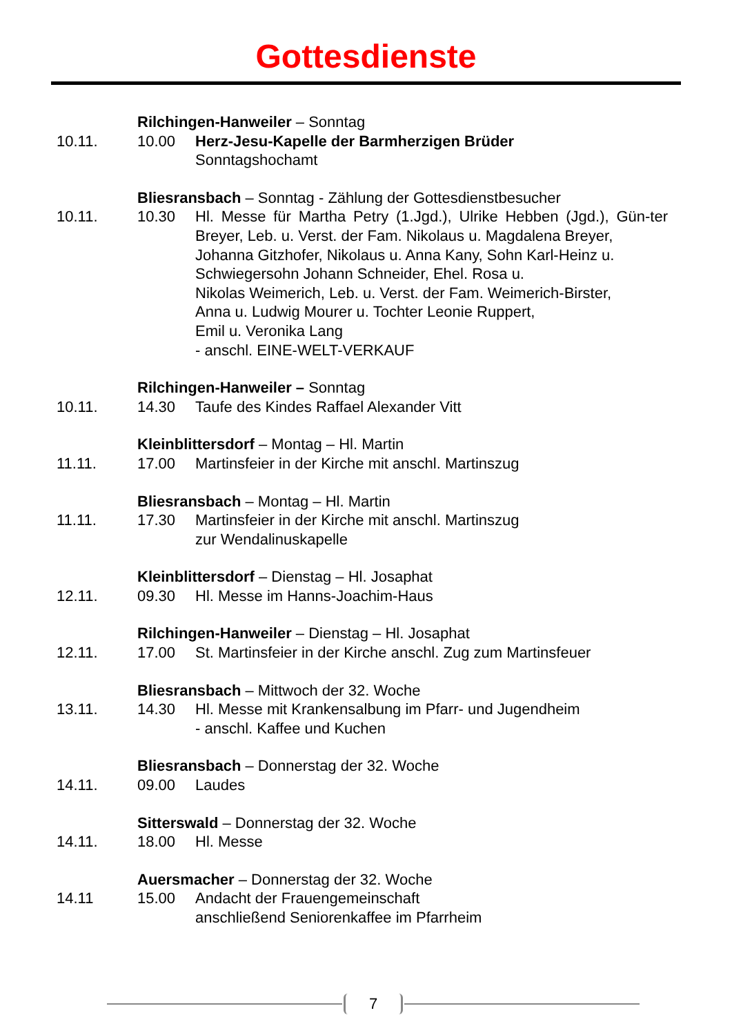Gottesdienste
Rilchingen-Hanweiler – Sonntag
10.11. 10.00 Herz-Jesu-Kapelle der Barmherzigen Brüder
Sonntagshochamt
Bliesransbach – Sonntag - Zählung der Gottesdienstbesucher
10.11. 10.30 Hl. Messe für Martha Petry (1.Jgd.), Ulrike Hebben (Jgd.), Gün-ter Breyer, Leb. u. Verst. der Fam. Nikolaus u. Magdalena Breyer,
Johanna Gitzhofer, Nikolaus u. Anna Kany, Sohn Karl-Heinz u. Schwiegersohn Johann Schneider, Ehel. Rosa u.
Nikolas Weimerich, Leb. u. Verst. der Fam. Weimerich-Birster,
Anna u. Ludwig Mourer u. Tochter Leonie Ruppert,
Emil u. Veronika Lang
- anschl. EINE-WELT-VERKAUF
Rilchingen-Hanweiler – Sonntag
10.11. 14.30 Taufe des Kindes Raffael Alexander Vitt
Kleinblittersdorf – Montag – Hl. Martin
11.11. 17.00 Martinsfeier in der Kirche mit anschl. Martinszug
Bliesransbach – Montag – Hl. Martin
11.11. 17.30 Martinsfeier in der Kirche mit anschl. Martinszug
zur Wendalinuskapelle
Kleinblittersdorf – Dienstag – Hl. Josaphat
12.11. 09.30 Hl. Messe im Hanns-Joachim-Haus
Rilchingen-Hanweiler – Dienstag – Hl. Josaphat
12.11. 17.00 St. Martinsfeier in der Kirche anschl. Zug zum Martinsfeuer
Bliesransbach – Mittwoch der 32. Woche
13.11. 14.30 Hl. Messe mit Krankensalbung im Pfarr- und Jugendheim
- anschl. Kaffee und Kuchen
Bliesransbach – Donnerstag der 32. Woche
14.11. 09.00 Laudes
Sitterswald – Donnerstag der 32. Woche
14.11. 18.00 Hl. Messe
Auersmacher – Donnerstag der 32. Woche
14.11 15.00 Andacht der Frauengemeinschaft
anschließend Seniorenkaffee im Pfarrheim
7